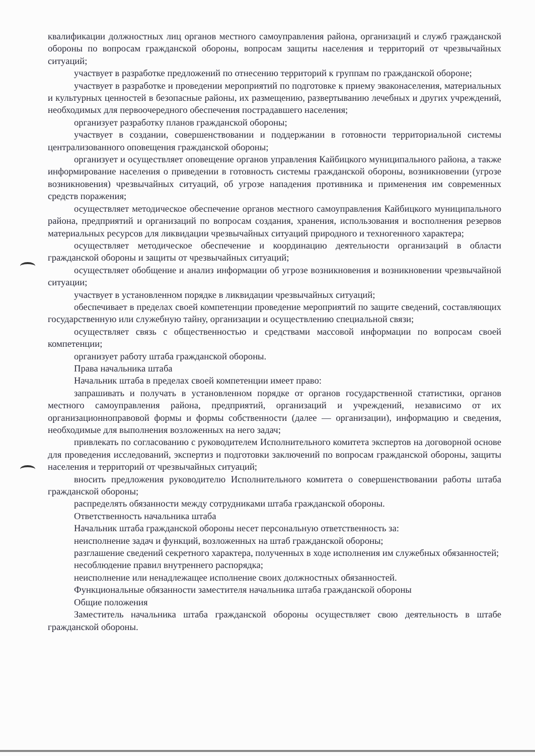квалификации должностных лиц органов местного самоуправления района, организаций и служб гражданской обороны по вопросам гражданской обороны, вопросам защиты населения и территорий от чрезвычайных ситуаций;
участвует в разработке предложений по отнесению территорий к группам по гражданской обороне;
участвует в разработке и проведении мероприятий по подготовке к приему эваконаселения, материальных и культурных ценностей в безопасные районы, их размещению, развертыванию лечебных и других учреждений, необходимых для первоочередного обеспечения пострадавшего населения;
организует разработку планов гражданской обороны;
участвует в создании, совершенствовании и поддержании в готовности территориальной системы централизованного оповещения гражданской обороны;
организует и осуществляет оповещение органов управления Кайбицкого муниципального района, а также информирование населения о приведении в готовность системы гражданской обороны, возникновении (угрозе возникновения) чрезвычайных ситуаций, об угрозе нападения противника и применения им современных средств поражения;
осуществляет методическое обеспечение органов местного самоуправления Кайбицкого муниципального района, предприятий и организаций по вопросам создания, хранения, использования и восполнения резервов материальных ресурсов для ликвидации чрезвычайных ситуаций природного и техногенного характера;
осуществляет методическое обеспечение и координацию деятельности организаций в области гражданской обороны и защиты от чрезвычайных ситуаций;
осуществляет обобщение и анализ информации об угрозе возникновения и возникновении чрезвычайной ситуации;
участвует в установленном порядке в ликвидации чрезвычайных ситуаций;
обеспечивает в пределах своей компетенции проведение мероприятий по защите сведений, составляющих государственную или служебную тайну, организации и осуществлению специальной связи;
осуществляет связь с общественностью и средствами массовой информации по вопросам своей компетенции;
организует работу штаба гражданской обороны.
Права начальника штаба
Начальник штаба в пределах своей компетенции имеет право:
запрашивать и получать в установленном порядке от органов государственной статистики, органов местного самоуправления района, предприятий, организаций и учреждений, независимо от их организационноправовой формы и формы собственности (далее — организации), информацию и сведения, необходимые для выполнения возложенных на него задач;
привлекать по согласованию с руководителем Исполнительного комитета экспертов на договорной основе для проведения исследований, экспертиз и подготовки заключений по вопросам гражданской обороны, защиты населения и территорий от чрезвычайных ситуаций;
вносить предложения руководителю Исполнительного комитета о совершенствовании работы штаба гражданской обороны;
распределять обязанности между сотрудниками штаба гражданской обороны.
Ответственность начальника штаба
Начальник штаба гражданской обороны несет персональную ответственность за:
неисполнение задач и функций, возложенных на штаб гражданской обороны;
разглашение сведений секретного характера, полученных в ходе исполнения им служебных обязанностей;
несоблюдение правил внутреннего распорядка;
неисполнение или ненадлежащее исполнение своих должностных обязанностей.
Функциональные обязанности заместителя начальника штаба гражданской обороны
Общие положения
Заместитель начальника штаба гражданской обороны осуществляет свою деятельность в штабе гражданской обороны.